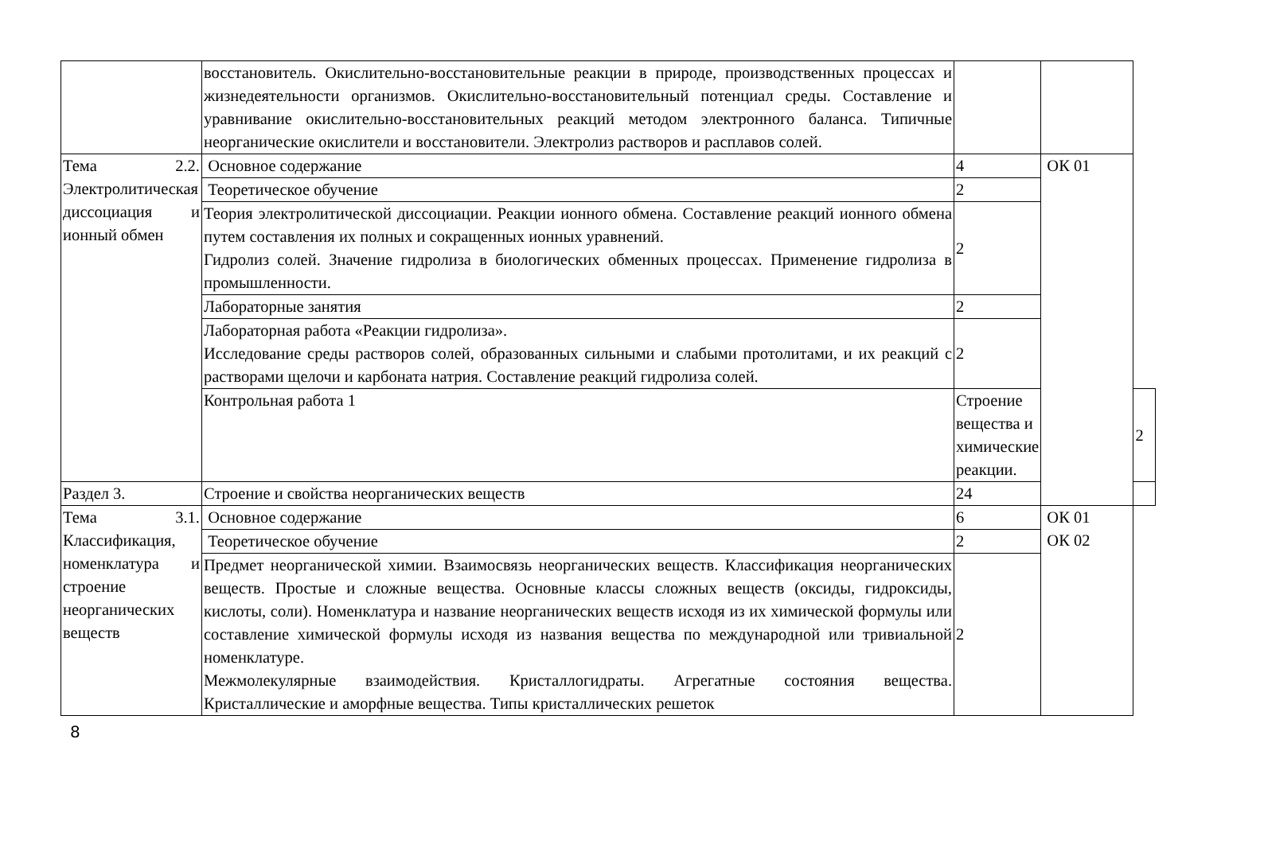| | восстановитель. Окислительно-восстановительные реакции в природе, производственных процессах и жизнедеятельности организмов. Окислительно-восстановительный потенциал среды. Составление и уравнивание окислительно-восстановительных реакций методом электронного баланса. Типичные неорганические окислители и восстановители. Электролиз растворов и расплавов солей. | | | |
| Тема 2.2. Электролитическая диссоциация и ионный обмен | Основное содержание | 4 | ОК 01 | |
| | Теоретическое обучение | 2 | | |
| | Теория электролитической диссоциации. Реакции ионного обмена. Составление реакций ионного обмена путем составления их полных и сокращенных ионных уравнений. Гидролиз солей. Значение гидролиза в биологических обменных процессах. Применение гидролиза в промышленности. | 2 | | |
| | Лабораторные занятия | 2 | | |
| | Лабораторная работа «Реакции гидролиза». Исследование среды растворов солей, образованных сильными и слабыми протолитами, и их реакций с растворами щелочи и карбоната натрия. Составление реакций гидролиза солей. | 2 | | |
| | Контрольная работа 1 | Строение вещества и химические реакции. | | 2 |
| Раздел 3. | Строение и свойства неорганических веществ | 24 | | |
| Тема 3.1. Классификация, номенклатура и строение неорганических веществ | Основное содержание | 6 | ОК 01 ОК 02 | |
| | Теоретическое обучение | 2 | | |
| | Предмет неорганической химии. Взаимосвязь неорганических веществ. Классификация неорганических веществ. Простые и сложные вещества. Основные классы сложных веществ (оксиды, гидроксиды, кислоты, соли). Номенклатура и название неорганических веществ исходя из их химической формулы или составление химической формулы исходя из названия вещества по международной или тривиальной номенклатуре. Межмолекулярные взаимодействия. Кристаллогидраты. Агрегатные состояния вещества. Кристаллические и аморфные вещества. Типы кристаллических решеток | 2 | | |
8